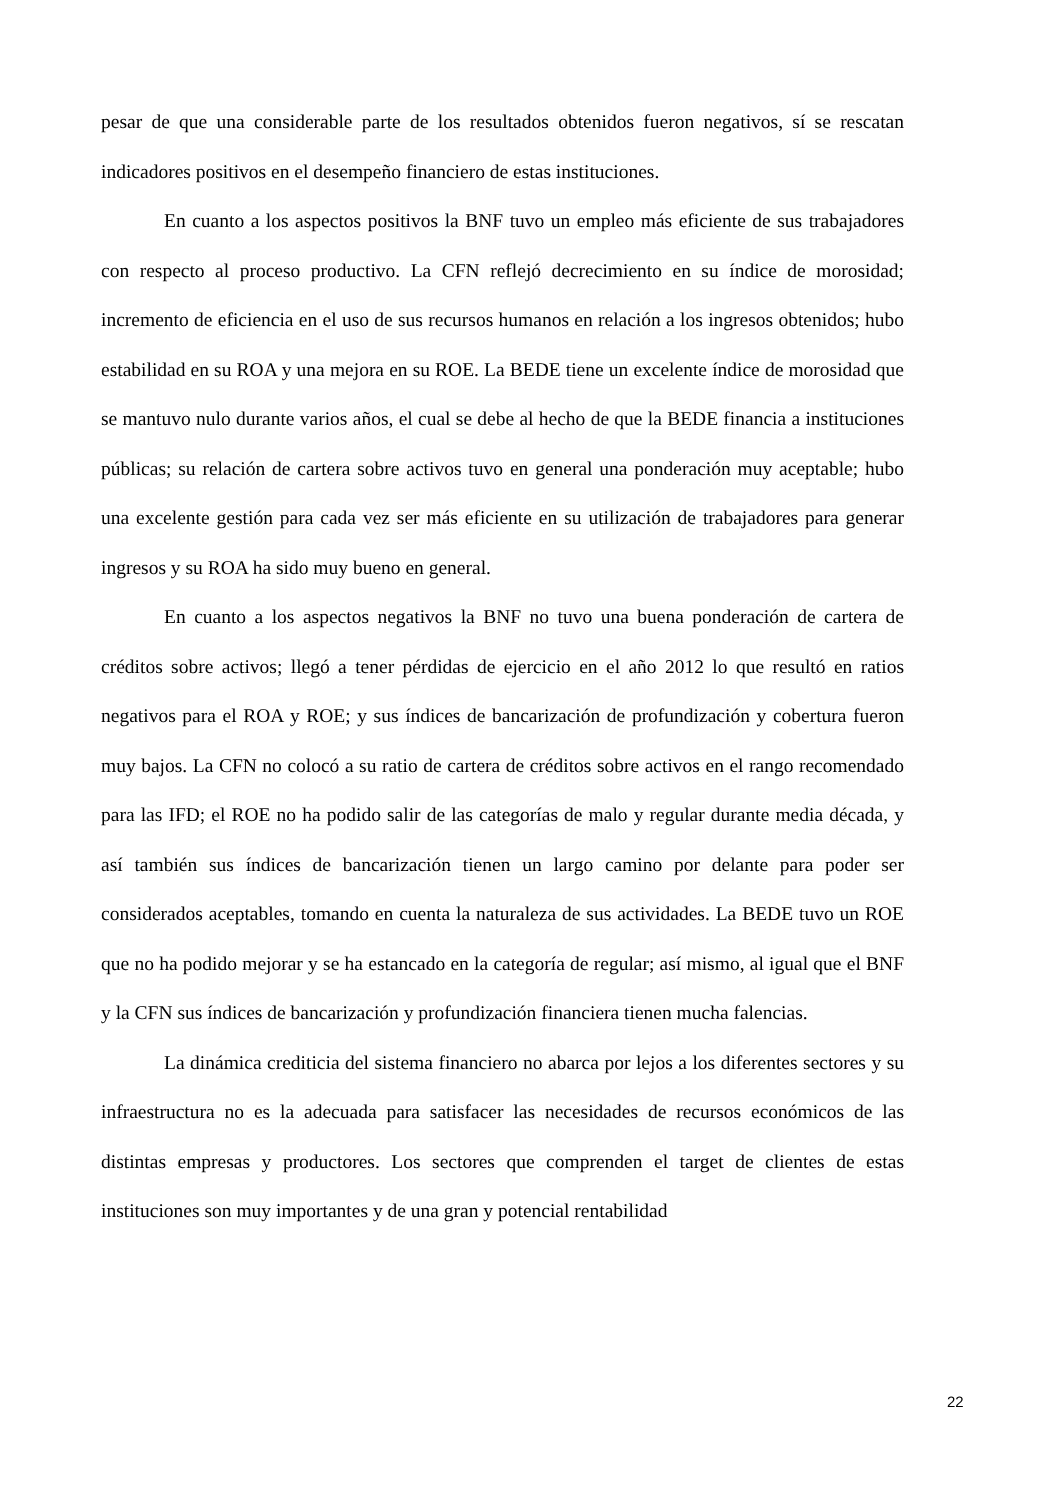pesar de que una considerable parte de los resultados obtenidos fueron negativos, sí se rescatan indicadores positivos en el desempeño financiero de estas instituciones.
En cuanto a los aspectos positivos la BNF tuvo un empleo más eficiente de sus trabajadores con respecto al proceso productivo. La CFN reflejó decrecimiento en su índice de morosidad; incremento de eficiencia en el uso de sus recursos humanos en relación a los ingresos obtenidos; hubo estabilidad en su ROA y una mejora en su ROE. La BEDE tiene un excelente índice de morosidad que se mantuvo nulo durante varios años, el cual se debe al hecho de que la BEDE financia a instituciones públicas; su relación de cartera sobre activos tuvo en general una ponderación muy aceptable; hubo una excelente gestión para cada vez ser más eficiente en su utilización de trabajadores para generar ingresos y su ROA ha sido muy bueno en general.
En cuanto a los aspectos negativos la BNF no tuvo una buena ponderación de cartera de créditos sobre activos; llegó a tener pérdidas de ejercicio en el año 2012 lo que resultó en ratios negativos para el ROA y ROE; y sus índices de bancarización de profundización y cobertura fueron muy bajos. La CFN no colocó a su ratio de cartera de créditos sobre activos en el rango recomendado para las IFD; el ROE no ha podido salir de las categorías de malo y regular durante media década, y así también sus índices de bancarización tienen un largo camino por delante para poder ser considerados aceptables, tomando en cuenta la naturaleza de sus actividades. La BEDE tuvo un ROE que no ha podido mejorar y se ha estancado en la categoría de regular; así mismo, al igual que el BNF y la CFN sus índices de bancarización y profundización financiera tienen mucha falencias.
La dinámica crediticia del sistema financiero no abarca por lejos a los diferentes sectores y su infraestructura no es la adecuada para satisfacer las necesidades de recursos económicos de las distintas empresas y productores. Los sectores que comprenden el target de clientes de estas instituciones son muy importantes y de una gran y potencial rentabilidad
22